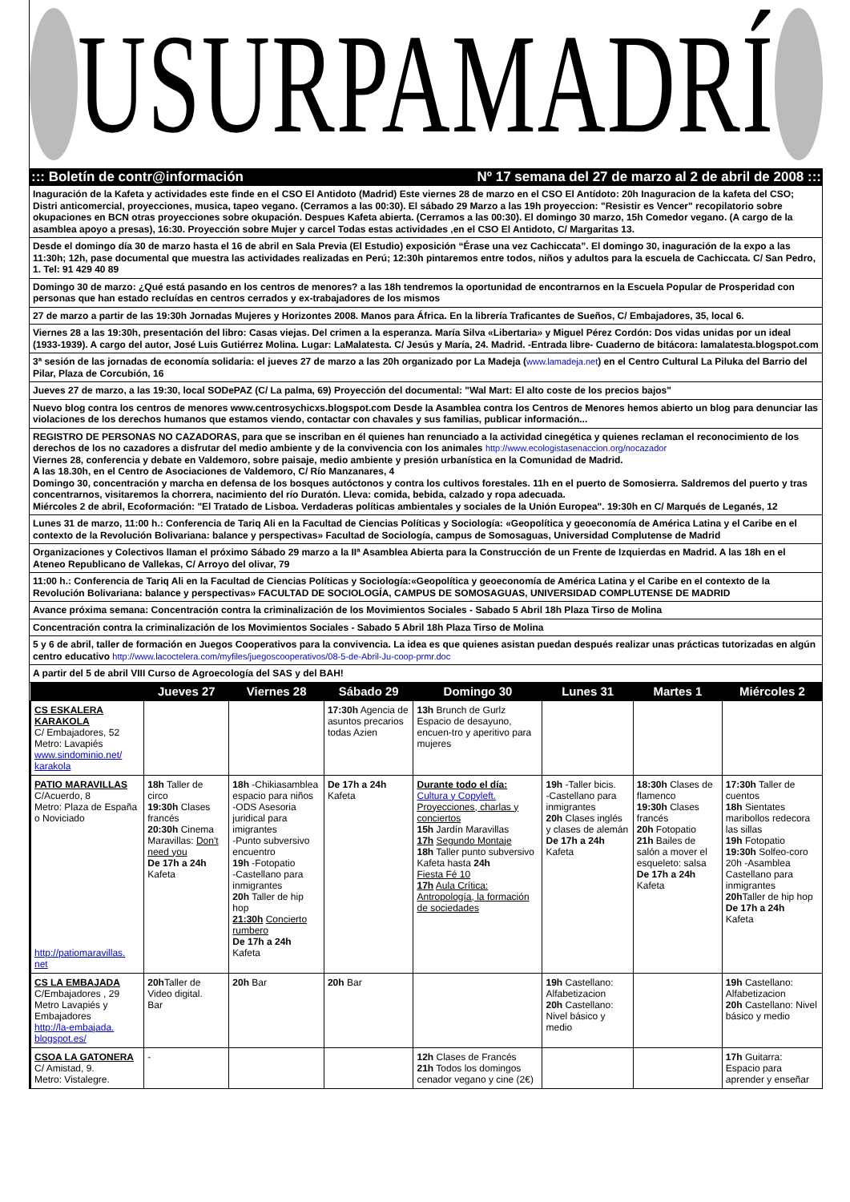USURPAMADRÍ
::: Boletín de contr@información Nº 17 semana del 27 de marzo al 2 de abril de 2008 :::
Inaguración de la Kafeta y actividades este finde en el CSO El Antidoto (Madrid) Este viernes 28 de marzo en el CSO El Antídoto: 20h Inaguracion de la kafeta del CSO; Distri anticomercial, proyecciones, musica, tapeo vegano. (Cerramos a las 00:30). El sábado 29 Marzo a las 19h proyeccion: "Resistir es Vencer" recopilatorio sobre okupaciones en BCN otras proyecciones sobre okupación. Despues Kafeta abierta. (Cerramos a las 00:30). El domingo 30 marzo, 15h Comedor vegano. (A cargo de la asamblea apoyo a presas), 16:30. Proyección sobre Mujer y carcel Todas estas actividades ,en el CSO El Antidoto, C/ Margaritas 13.
Desde el domingo día 30 de marzo hasta el 16 de abril en Sala Previa (El Estudio) exposición “Érase una vez Cachiccata”. El domingo 30, inaguración de la expo a las 11:30h; 12h, pase documental que muestra las actividades realizadas en Perú; 12:30h pintaremos entre todos, niños y adultos para la escuela de Cachiccata. C/ San Pedro, 1. Tel: 91 429 40 89
Domingo 30 de marzo: ¿Qué está pasando en los centros de menores? a las 18h tendremos la oportunidad de encontrarnos en la Escuela Popular de Prosperidad con personas que han estado recluídas en centros cerrados y ex-trabajadores de los mismos
27 de marzo a partir de las 19:30h Jornadas Mujeres y Horizontes 2008. Manos para África. En la librería Traficantes de Sueños, C/ Embajadores, 35, local 6.
Viernes 28 a las 19:30h, presentación del libro: Casas viejas. Del crimen a la esperanza. María Silva «Libertaria» y Miguel Pérez Cordón: Dos vidas unidas por un ideal (1933-1939). A cargo del autor, José Luis Gutiérrez Molina. Lugar: LaMalatesta. C/ Jesús y María, 24. Madrid. -Entrada libre- Cuaderno de bitácora: lamalatesta.blogspot.com
3ª sesión de las jornadas de economía solidaria: el jueves 27 de marzo a las 20h organizado por La Madeja (www.lamadeja.net) en el Centro Cultural La Piluka del Barrio del Pilar, Plaza de Corcubión, 16
Jueves 27 de marzo, a las 19:30, local SODePAZ (C/ La palma, 69) Proyección del documental: "Wal Mart: El alto coste de los precios bajos"
Nuevo blog contra los centros de menores www.centrosychicxs.blogspot.com Desde la Asamblea contra los Centros de Menores hemos abierto un blog para denunciar las violaciones de los derechos humanos que estamos viendo, contactar con chavales y sus familias, publicar información...
REGISTRO DE PERSONAS NO CAZADORAS, para que se inscriban en él quienes han renunciado a la actividad cinegética y quienes reclaman el reconocimiento de los derechos de los no cazadores a disfrutar del medio ambiente y de la convivencia con los animales http://www.ecologistasenaccion.org/nocazador
Viernes 28, conferencia y debate en Valdemoro, sobre paisaje, medio ambiente y presión urbanística en la Comunidad de Madrid.
A las 18.30h, en el Centro de Asociaciones de Valdemoro, C/ Río Manzanares, 4
Domingo 30, concentración y marcha en defensa de los bosques autóctonos y contra los cultivos forestales. 11h en el puerto de Somosierra. Saldremos del puerto y tras concentrarnos, visitaremos la chorrera, nacimiento del río Duratón. Lleva: comida, bebida, calzado y ropa adecuada.
Miércoles 2 de abril, Ecoformación: "El Tratado de Lisboa. Verdaderas políticas ambientales y sociales de la Unión Europea". 19:30h en C/ Marqués de Leganés, 12
Lunes 31 de marzo, 11:00 h.: Conferencia de Tariq Ali en la Facultad de Ciencias Políticas y Sociología: «Geopolítica y geoeconomía de América Latina y el Caribe en el contexto de la Revolución Bolivariana: balance y perspectivas» Facultad de Sociología, campus de Somosaguas, Universidad Complutense de Madrid
Organizaciones y Colectivos llaman el próximo Sábado 29 marzo a la IIª Asamblea Abierta para la Construcción de un Frente de Izquierdas en Madrid. A las 18h en el Ateneo Republicano de Vallekas, C/ Arroyo del olivar, 79
11:00 h.: Conferencia de Tariq Ali en la Facultad de Ciencias Políticas y Sociología:«Geopolítica y geoeconomía de América Latina y el Caribe en el contexto de la Revolución Bolivariana: balance y perspectivas» FACULTAD DE SOCIOLOGÍA, CAMPUS DE SOMOSAGUAS, UNIVERSIDAD COMPLUTENSE DE MADRID
Avance próxima semana: Concentración contra la criminalización de los Movimientos Sociales - Sabado 5 Abril 18h Plaza Tirso de Molina
Concentración contra la criminalización de los Movimientos Sociales - Sabado 5 Abril 18h Plaza Tirso de Molina
5 y 6 de abril, taller de formación en Juegos Cooperativos para la convivencia. La idea es que quienes asistan puedan después realizar unas prácticas tutorizadas en algún centro educativo http://www.lacoctelera.com/myfiles/juegoscooperativos/08-5-de-Abril-Ju-coop-prmr.doc
A partir del 5 de abril VIII Curso de Agroecología del SAS y del BAH!
| | Jueves 27 | Viernes 28 | Sábado 29 | Domingo 30 | Lunes 31 | Martes 1 | Miércoles 2 |
| --- | --- | --- | --- | --- | --- | --- | --- |
| CS ESKALERA KARAKOLA C/ Embajadores, 52 Metro: Lavapiés www.sindominio.net/ karakola | | | 17:30h Agencia de asuntos precarios todas Azien | 13h Brunch de Gurlz Espacio de desayuno, encuen-tro y aperitivo para mujeres | | | |
| PATIO MARAVILLAS C/Acuerdo, 8 Metro: Plaza de España o Noviciado http://patiomaravillas. net | 18h Taller de circo 19:30h Clases francés 20:30h Cinema Maravillas: Don't need you De 17h a 24h Kafeta | 18h -Chikiasamblea espacio para niños -ODS Asesoria juridical para imigrantes -Punto subversivo encuentro 19h -Fotopatio -Castellano para inmigrantes 20h Taller de hip hop 21:30h Concierto rumbero De 17h a 24h Kafeta | De 17h a 24h Kafeta | Durante todo el día: Cultura y Copyleft. Proyecciones, charlas y conciertos 15h Jardín Maravillas 17h Segundo Montaje 18h Taller punto subversivo Kafeta hasta 24h Fiesta Fé 10 17h Aula Crítica: Antropología, la formación de sociedades | 19h -Taller bicis. -Castellano para inmigrantes 20h Clases inglés y clases de alemán De 17h a 24h Kafeta | 18:30h Clases de flamenco 19:30h Clases francés 20h Fotopatio 21h Bailes de salón a mover el esqueleto: salsa De 17h a 24h Kafeta | 17:30h Taller de cuentos 18h Sientates maribollos redecora las sillas 19h Fotopatio 19:30h Solfeo-coro 20h -Asamblea Castellano para inmigrantes 20h Taller de hip hop De 17h a 24h Kafeta |
| CS LA EMBAJADA C/Embajadores , 29 Metro Lavapiés y Embajadores http://la-embajada. blogspot.es/ | 20h Taller de Video digital. Bar | 20h Bar | 20h Bar | | 19h Castellano: Alfabetizacion 20h Castellano: Nivel básico y medio | | 19h Castellano: Alfabetizacion 20h Castellano: Nivel básico y medio |
| CSOA LA GATONERA C/ Amistad, 9. Metro: Vistalegre. | - | | | 12h Clases de Francés 21h Todos los domingos cenador vegano y cine (2€) | | | 17h Guitarra: Espacio para aprender y enseñar |